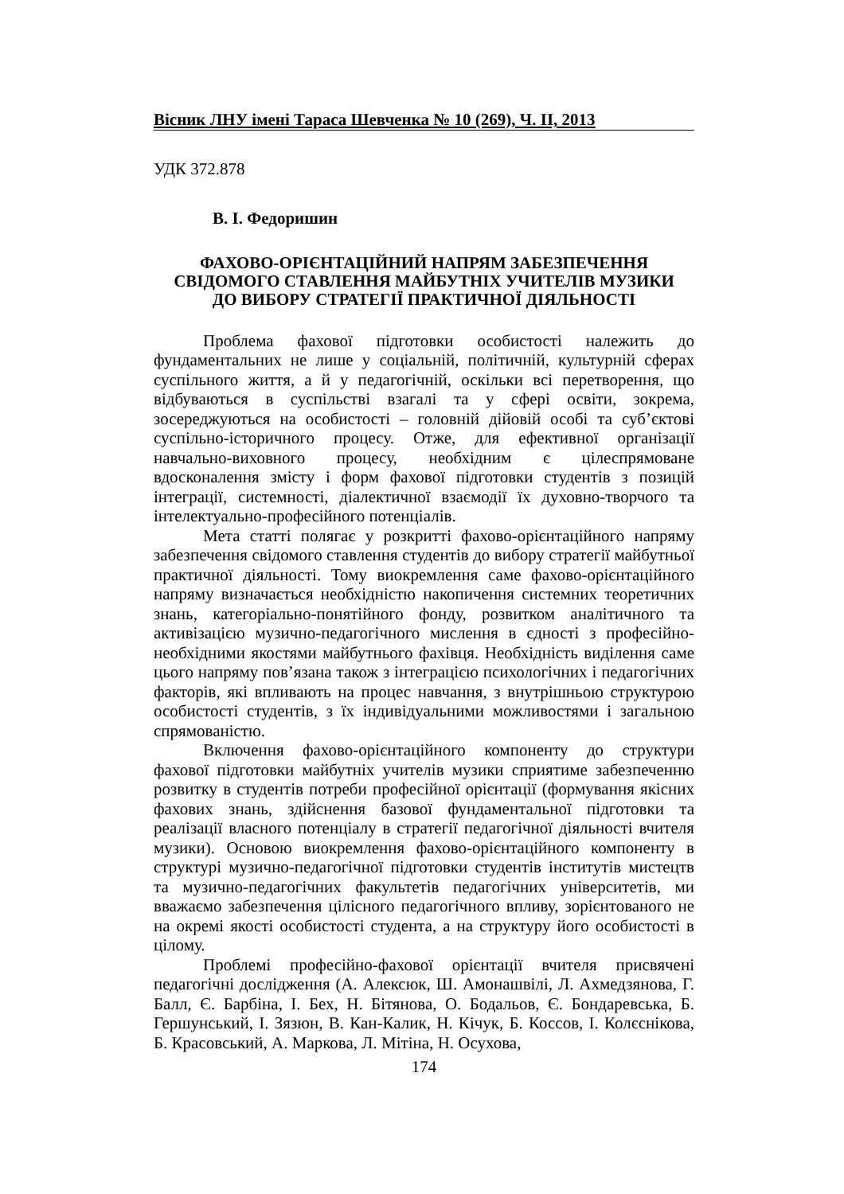Вісник ЛНУ імені Тараса Шевченка № 10 (269), Ч. ІІ, 2013
УДК 372.878
В. І. Федоришин
ФАХОВО-ОРІЄНТАЦІЙНИЙ НАПРЯМ ЗАБЕЗПЕЧЕННЯ
СВІДОМОГО СТАВЛЕННЯ МАЙБУТНІХ УЧИТЕЛІВ МУЗИКИ
ДО ВИБОРУ СТРАТЕГІЇ ПРАКТИЧНОЇ ДІЯЛЬНОСТІ
Проблема фахової підготовки особистості належить до фундаментальних не лише у соціальній, політичній, культурній сферах суспільного життя, а й у педагогічній, оскільки всі перетворення, що відбуваються в суспільстві взагалі та у сфері освіти, зокрема, зосереджуються на особистості – головній дійовій особі та суб’єктові суспільно-історичного процесу. Отже, для ефективної організації навчально-виховного процесу, необхідним є цілеспрямоване вдосконалення змісту і форм фахової підготовки студентів з позицій інтеграції, системності, діалектичної взаємодії їх духовно-творчого та інтелектуально-професійного потенціалів.
Мета статті полягає у розкритті фахово-орієнтаційного напряму забезпечення свідомого ставлення студентів до вибору стратегії майбутньої практичної діяльності. Тому виокремлення саме фахово-орієнтаційного напряму визначається необхідністю накопичення системних теоретичних знань, категоріально-понятійного фонду, розвитком аналітичного та активізацією музично-педагогічного мислення в єдності з професійно-необхідними якостями майбутнього фахівця. Необхідність виділення саме цього напряму пов’язана також з інтеграцією психологічних і педагогічних факторів, які впливають на процес навчання, з внутрішньою структурою особистості студентів, з їх індивідуальними можливостями і загальною спрямованістю.
Включення фахово-орієнтаційного компоненту до структури фахової підготовки майбутніх учителів музики сприятиме забезпеченню розвитку в студентів потреби професійної орієнтації (формування якісних фахових знань, здійснення базової фундаментальної підготовки та реалізації власного потенціалу в стратегії педагогічної діяльності вчителя музики). Основою виокремлення фахово-орієнтаційного компоненту в структурі музично-педагогічної підготовки студентів інститутів мистецтв та музично-педагогічних факультетів педагогічних університетів, ми вважаємо забезпечення цілісного педагогічного впливу, зорієнтованого не на окремі якості особистості студента, а на структуру його особистості в цілому.
Проблемі професійно-фахової орієнтації вчителя присвячені педагогічні дослідження (А. Алексюк, Ш. Амонашвілі, Л. Ахмедзянова, Г. Балл, Є. Барбіна, І. Бех, Н. Бітянова, О. Бодальов, Є. Бондаревська, Б. Гершунський, І. Зязюн, В. Кан-Калик, Н. Кічук, Б. Коссов, І. Колєснікова, Б. Красовський, А. Маркова, Л. Мітіна, Н. Осухова,
174